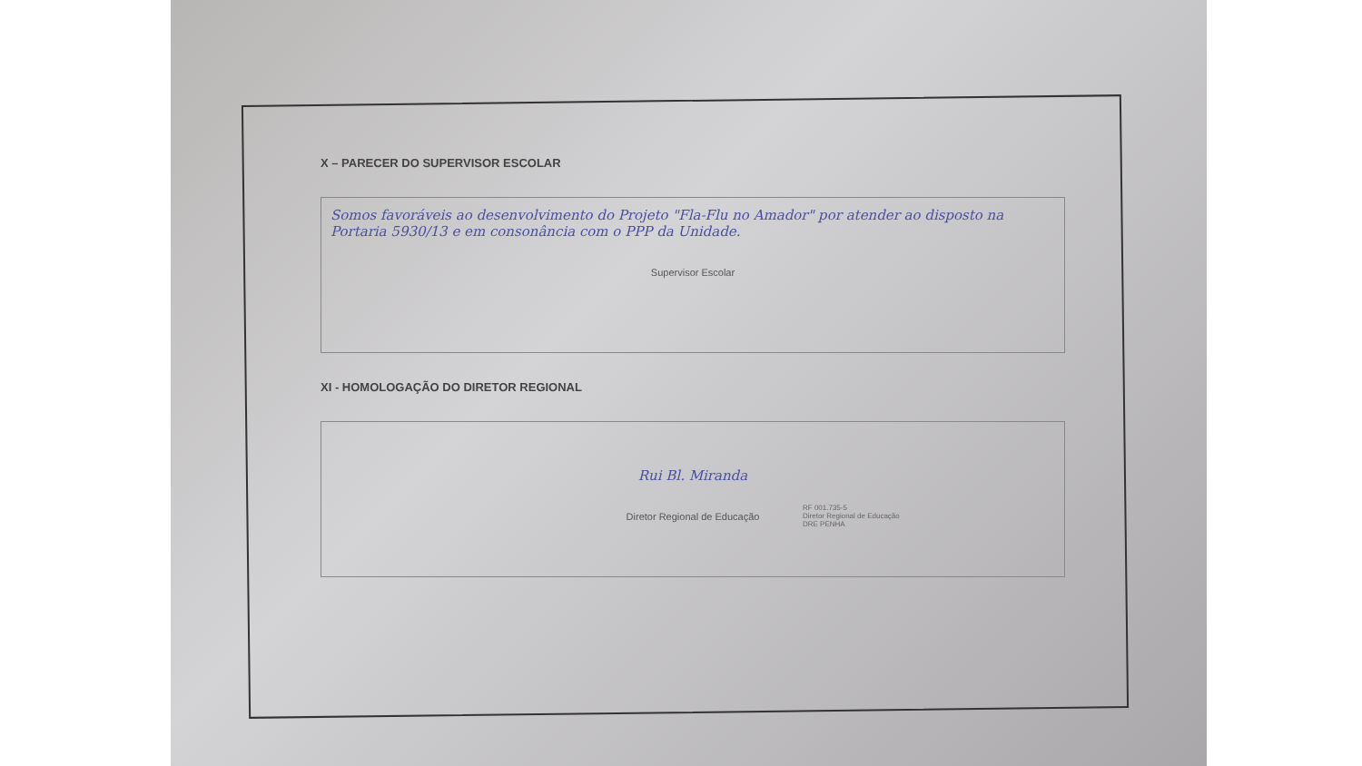X – PARECER DO SUPERVISOR ESCOLAR
Somos favoráveis ao desenvolvimento do Projeto "Fla-Flu no Amador" por atender ao disposto na Portaria 5930/13 e em consonância com o PPP da Unidade.
Supervisor Escolar
XI - HOMOLOGAÇÃO DO DIRETOR REGIONAL
Rui Bl. Miranda
Diretor Regional de Educação
RF 001.735-5
Diretor Regional de Educação
DRE PENHA